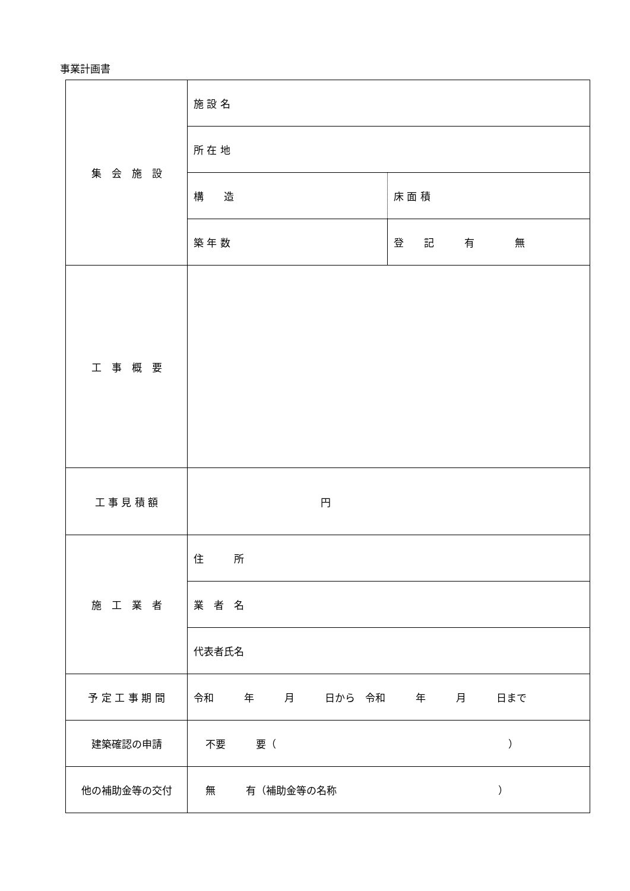事業計画書
| 集 会 施 設 | 施 設 名 | |
| | 所 在 地 | |
| | 構 造 | 床 面 積 |
| | 築 年 数 | 登 記 有 無 |
| 工 事 概 要 | | |
| 工 事 見 積 額 | 円 | |
| 施 工 業 者 | 住 所 | |
| | 業 者 名 | |
| | 代表者氏名 | |
| 予 定 工 事 期 間 | 令和 年 月 日から 令和 年 月 日まで | |
| 建築確認の申請 | 不要 要（ ） | |
| 他の補助金等の交付 | 無 有（補助金等の名称 ） | |